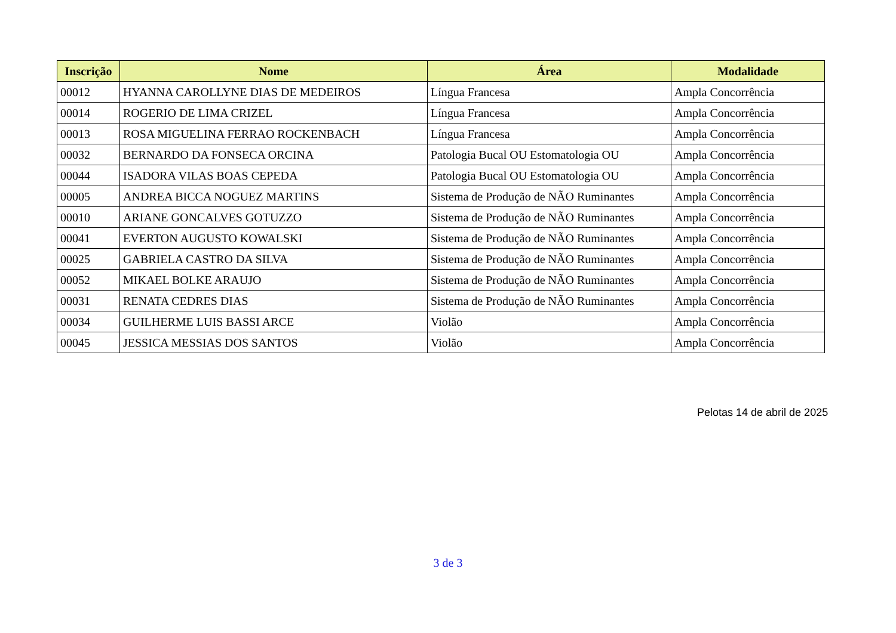| Inscrição | Nome | Área | Modalidade |
| --- | --- | --- | --- |
| 00012 | HYANNA CAROLLYNE DIAS DE MEDEIROS | Língua Francesa | Ampla Concorrência |
| 00014 | ROGERIO DE LIMA CRIZEL | Língua Francesa | Ampla Concorrência |
| 00013 | ROSA MIGUELINA FERRAO ROCKENBACH | Língua Francesa | Ampla Concorrência |
| 00032 | BERNARDO DA FONSECA ORCINA | Patologia Bucal OU Estomatologia OU | Ampla Concorrência |
| 00044 | ISADORA VILAS BOAS CEPEDA | Patologia Bucal OU Estomatologia OU | Ampla Concorrência |
| 00005 | ANDREA BICCA NOGUEZ MARTINS | Sistema de Produção de NÃO Ruminantes | Ampla Concorrência |
| 00010 | ARIANE GONCALVES GOTUZZO | Sistema de Produção de NÃO Ruminantes | Ampla Concorrência |
| 00041 | EVERTON AUGUSTO KOWALSKI | Sistema de Produção de NÃO Ruminantes | Ampla Concorrência |
| 00025 | GABRIELA CASTRO DA SILVA | Sistema de Produção de NÃO Ruminantes | Ampla Concorrência |
| 00052 | MIKAEL BOLKE ARAUJO | Sistema de Produção de NÃO Ruminantes | Ampla Concorrência |
| 00031 | RENATA CEDRES DIAS | Sistema de Produção de NÃO Ruminantes | Ampla Concorrência |
| 00034 | GUILHERME LUIS BASSI ARCE | Violão | Ampla Concorrência |
| 00045 | JESSICA MESSIAS DOS SANTOS | Violão | Ampla Concorrência |
Pelotas 14 de abril de 2025
3 de 3